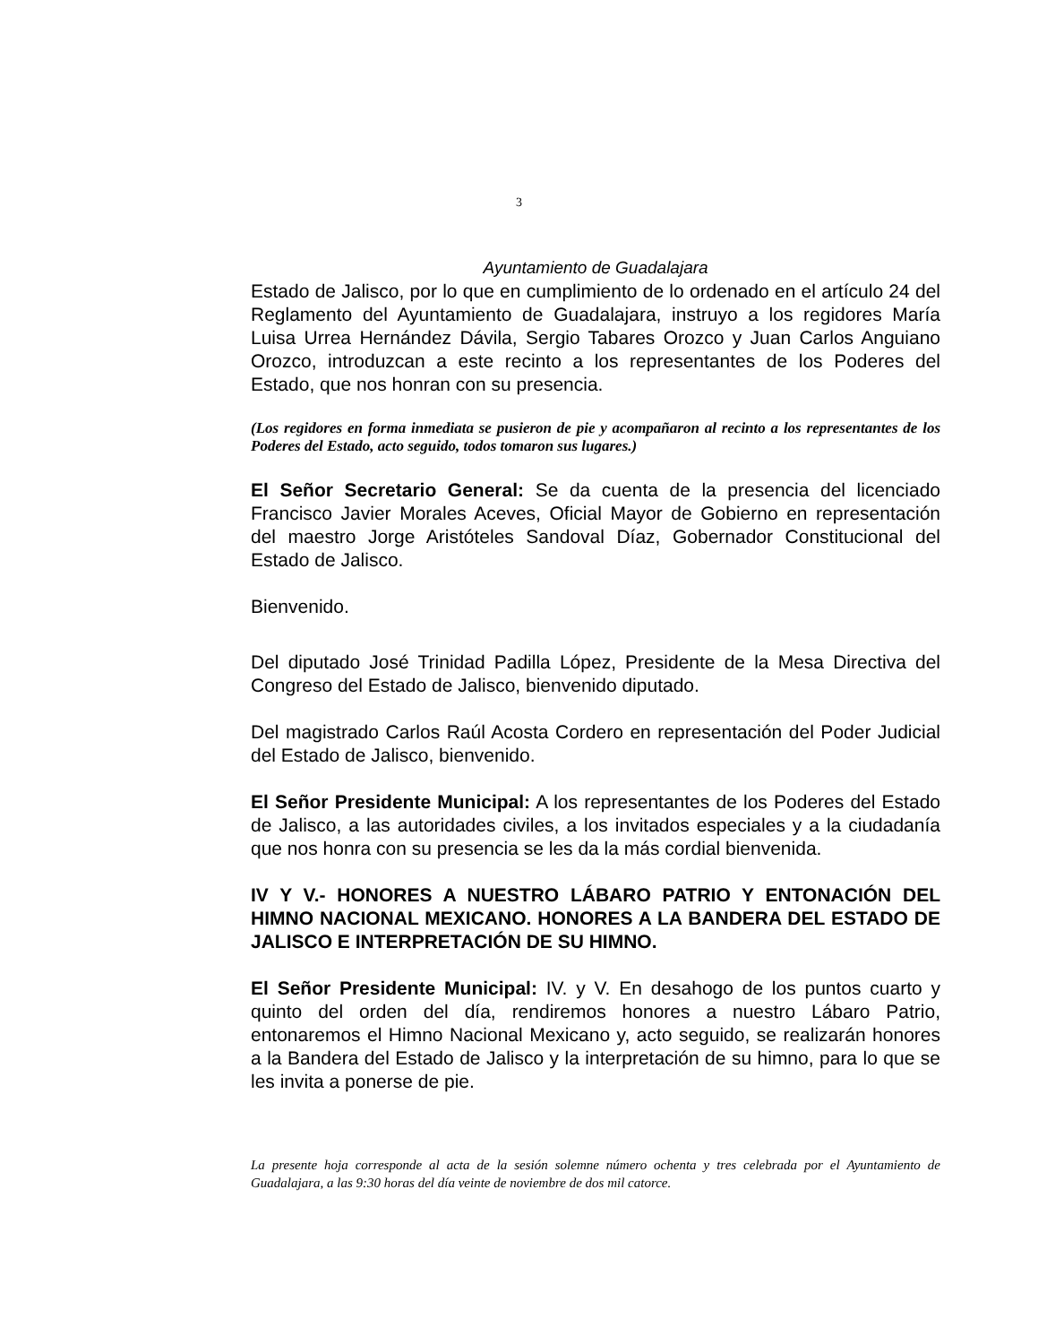3
Ayuntamiento de Guadalajara
Estado de Jalisco, por lo que en cumplimiento de lo ordenado en el artículo 24 del Reglamento del Ayuntamiento de Guadalajara, instruyo a los regidores María Luisa Urrea Hernández Dávila, Sergio Tabares Orozco y Juan Carlos Anguiano Orozco, introduzcan a este recinto a los representantes de los Poderes del Estado, que nos honran con su presencia.
(Los regidores en forma inmediata se pusieron de pie y acompañaron al recinto a los representantes de los Poderes del Estado, acto seguido, todos tomaron sus lugares.)
El Señor Secretario General: Se da cuenta de la presencia del licenciado Francisco Javier Morales Aceves, Oficial Mayor de Gobierno en representación del maestro Jorge Aristóteles Sandoval Díaz, Gobernador Constitucional del Estado de Jalisco.
Bienvenido.
Del diputado José Trinidad Padilla López, Presidente de la Mesa Directiva del Congreso del Estado de Jalisco, bienvenido diputado.
Del magistrado Carlos Raúl Acosta Cordero en representación del Poder Judicial del Estado de Jalisco, bienvenido.
El Señor Presidente Municipal: A los representantes de los Poderes del Estado de Jalisco, a las autoridades civiles, a los invitados especiales y a la ciudadanía que nos honra con su presencia se les da la más cordial bienvenida.
IV Y V.- HONORES A NUESTRO LÁBARO PATRIO Y ENTONACIÓN DEL HIMNO NACIONAL MEXICANO. HONORES A LA BANDERA DEL ESTADO DE JALISCO E INTERPRETACIÓN DE SU HIMNO.
El Señor Presidente Municipal: IV. y V. En desahogo de los puntos cuarto y quinto del orden del día, rendiremos honores a nuestro Lábaro Patrio, entonaremos el Himno Nacional Mexicano y, acto seguido, se realizarán honores a la Bandera del Estado de Jalisco y la interpretación de su himno, para lo que se les invita a ponerse de pie.
La presente hoja corresponde al acta de la sesión solemne número ochenta y tres celebrada por el Ayuntamiento de Guadalajara, a las 9:30 horas del día veinte de noviembre de dos mil catorce.